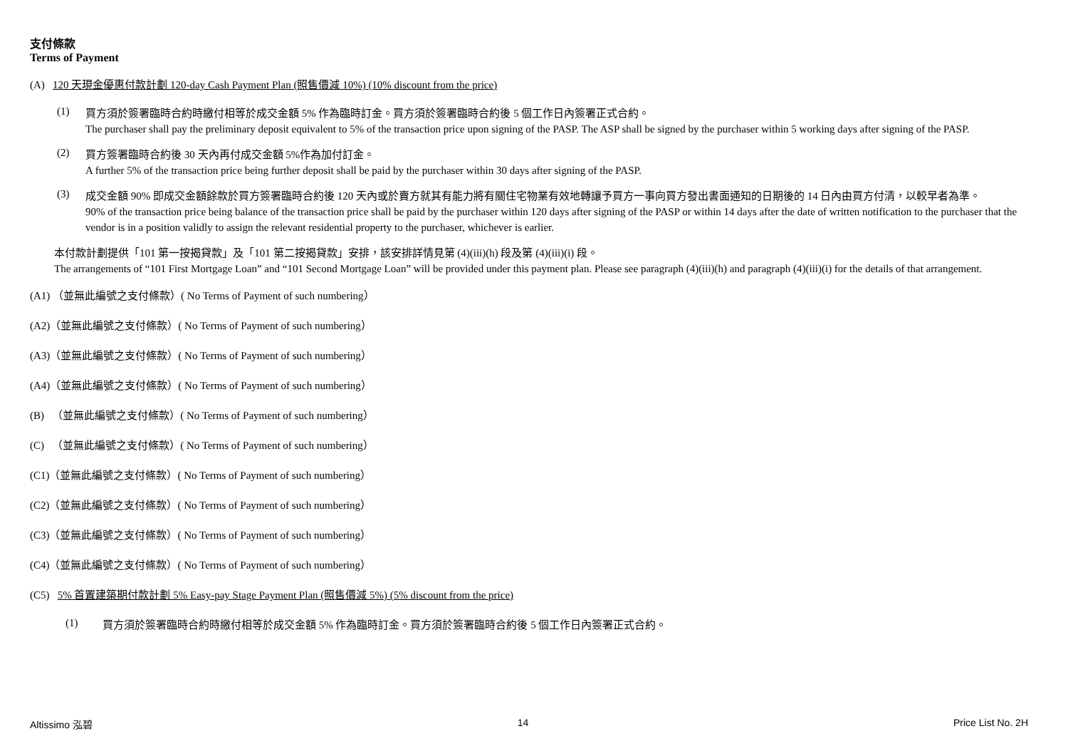支付條款
Terms of Payment
(A) 120 天現金優惠付款計劃 120-day Cash Payment Plan (照售價減 10%) (10% discount from the price)
(1)
買方須於簽署臨時合約時繳付相等於成交金額 5% 作為臨時訂金。買方須於簽署臨時合約後 5 個工作日內簽署正式合約。
The purchaser shall pay the preliminary deposit equivalent to 5% of the transaction price upon signing of the PASP. The ASP shall be signed by the purchaser within 5 working days after signing of the PASP.
(2)
買方簽署臨時合約後 30 天內再付成交金額 5%作為加付訂金。
A further 5% of the transaction price being further deposit shall be paid by the purchaser within 30 days after signing of the PASP.
(3)
成交金額 90% 即成交金額餘款於買方簽署臨時合約後 120 天內或於賣方就其有能力將有關住宅物業有效地轉讓予買方一事向買方發出書面通知的日期後的 14 日內由買方付清，以較早者為準。
90% of the transaction price being balance of the transaction price shall be paid by the purchaser within 120 days after signing of the PASP or within 14 days after the date of written notification to the purchaser that the vendor is in a position validly to assign the relevant residential property to the purchaser, whichever is earlier.
本付款計劃提供「101 第一按揭貸款」及「101 第二按揭貸款」安排，該安排詳情見第 (4)(iii)(h) 段及第 (4)(iii)(i) 段。
The arrangements of “101 First Mortgage Loan” and “101 Second Mortgage Loan” will be provided under this payment plan. Please see paragraph (4)(iii)(h) and paragraph (4)(iii)(i) for the details of that arrangement.
(A1) （並無此編號之支付條款）( No Terms of Payment of such numbering）
(A2)（並無此編號之支付條款）( No Terms of Payment of such numbering）
(A3)（並無此編號之支付條款）( No Terms of Payment of such numbering）
(A4)（並無此編號之支付條款）( No Terms of Payment of such numbering）
(B) （並無此編號之支付條款）( No Terms of Payment of such numbering）
(C) （並無此編號之支付條款）( No Terms of Payment of such numbering）
(C1)（並無此編號之支付條款）( No Terms of Payment of such numbering）
(C2)（並無此編號之支付條款）( No Terms of Payment of such numbering）
(C3)（並無此編號之支付條款）( No Terms of Payment of such numbering）
(C4)（並無此編號之支付條款）( No Terms of Payment of such numbering）
(C5) 5% 首置建築期付款計劃 5% Easy-pay Stage Payment Plan (照售價減 5%) (5% discount from the price)
(1)
買方須於簽署臨時合約時繳付相等於成交金額 5% 作為臨時訂金。買方須於簽署臨時合約後 5 個工作日內簽署正式合約。
Altissimo 泓碧 14 Price List No. 2H